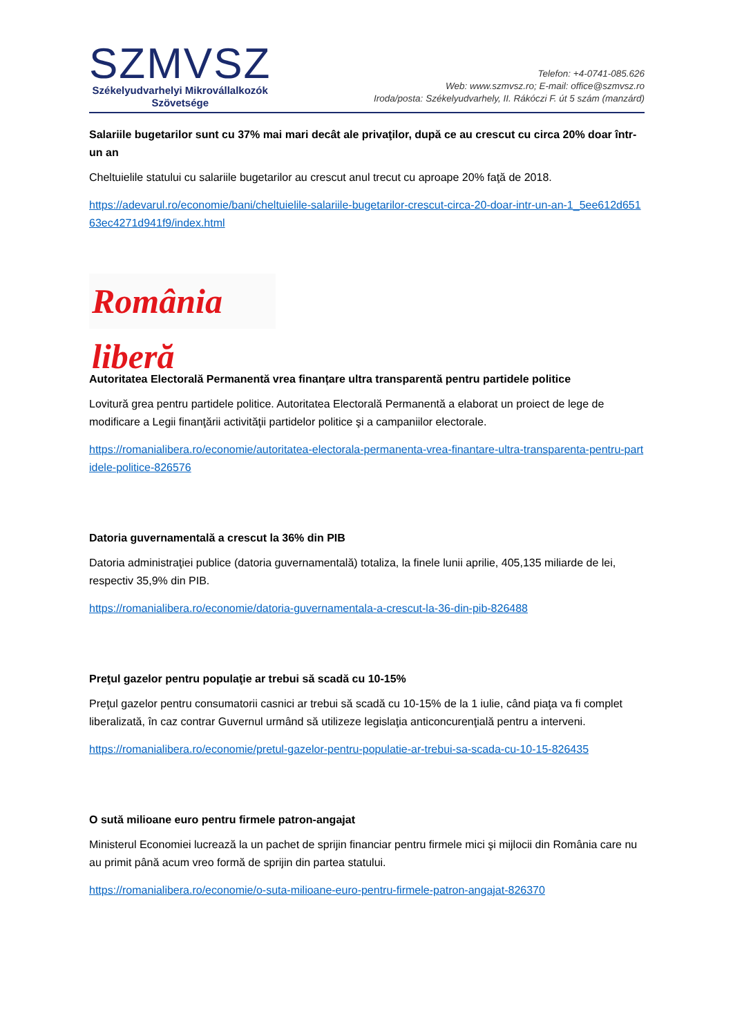SZMVSZ
Székelyudvarhelyi Mikrovállalkozók
Szövetsége
Telefon: +4-0741-085.626
Web: www.szmvsz.ro; E-mail: office@szmvsz.ro
Iroda/posta: Székelyudvarhely, II. Rákóczi F. út 5 szám (manzárd)
Salariile bugetarilor sunt cu 37% mai mari decât ale privaţilor, după ce au crescut cu circa 20% doar într-un an
Cheltuielile statului cu salariile bugetarilor au crescut anul trecut cu aproape 20% faţă de 2018.
https://adevarul.ro/economie/bani/cheltuielile-salariile-bugetarilor-crescut-circa-20-doar-intr-un-an-1_5ee612d65163ec4271d941f9/index.html
România liberă
Autoritatea Electorală Permanentă vrea finanțare ultra transparentă pentru partidele politice
Lovitură grea pentru partidele politice. Autoritatea Electorală Permanentă a elaborat un proiect de lege de modificare a Legii finanţării activităţii partidelor politice şi a campaniilor electorale.
https://romanialibera.ro/economie/autoritatea-electorala-permanenta-vrea-finantare-ultra-transparenta-pentru-partidele-politice-826576
Datoria guvernamentală a crescut la 36% din PIB
Datoria administraţiei publice (datoria guvernamentală) totaliza, la finele lunii aprilie, 405,135 miliarde de lei, respectiv 35,9% din PIB.
https://romanialibera.ro/economie/datoria-guvernamentala-a-crescut-la-36-din-pib-826488
Preţul gazelor pentru populaţie ar trebui să scadă cu 10-15%
Preţul gazelor pentru consumatorii casnici ar trebui să scadă cu 10-15% de la 1 iulie, când piaţa va fi complet liberalizată, în caz contrar Guvernul urmând să utilizeze legislaţia anticoncurenţială pentru a interveni.
https://romanialibera.ro/economie/pretul-gazelor-pentru-populatie-ar-trebui-sa-scada-cu-10-15-826435
O sută milioane euro pentru firmele patron-angajat
Ministerul Economiei lucrează la un pachet de sprijin financiar pentru firmele mici şi mijlocii din România care nu au primit până acum vreo formă de sprijin din partea statului.
https://romanialibera.ro/economie/o-suta-milioane-euro-pentru-firmele-patron-angajat-826370